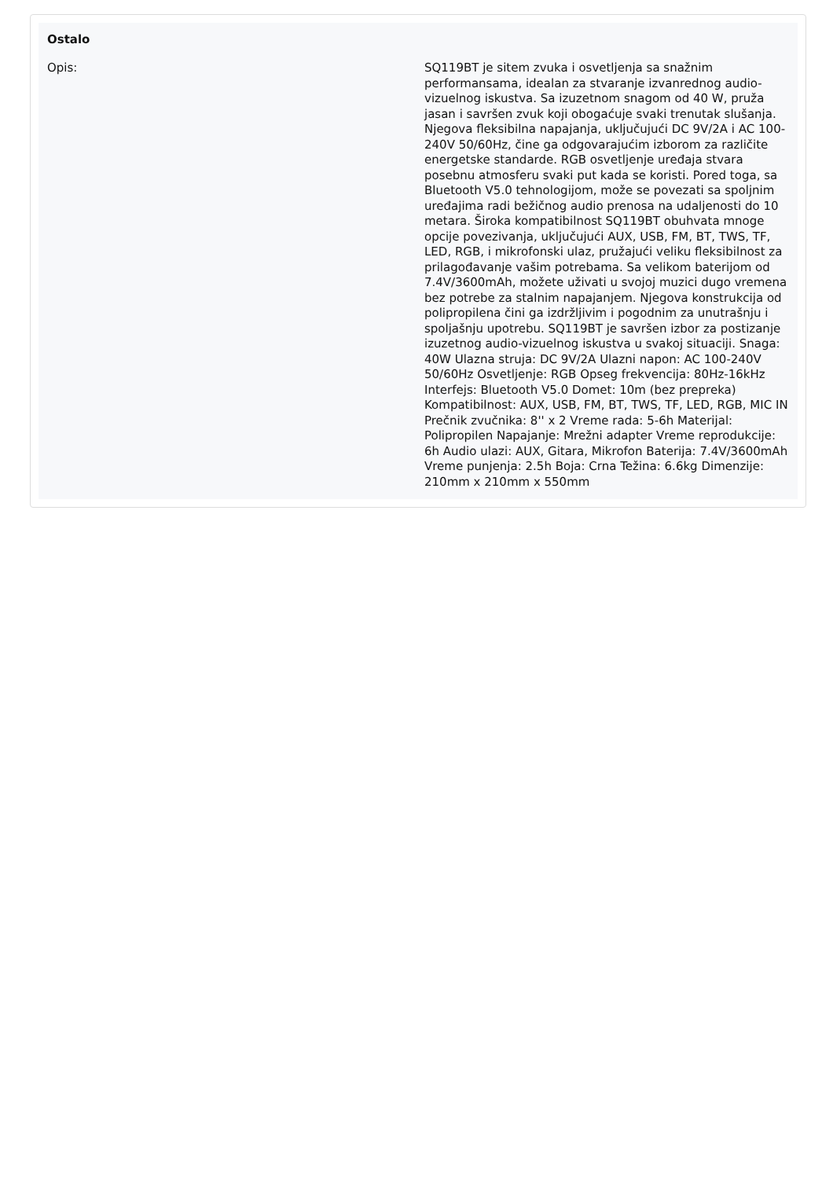Ostalo
| Opis: | SQ119BT je sitem zvuka i osvetljenja sa snažnim performansama, idealan za stvaranje izvanrednog audio-vizuelnog iskustva. Sa izuzetnom snagom od 40 W, pruža jasan i savršen zvuk koji obogaćuje svaki trenutak slušanja. Njegova fleksibilna napajanja, uključujući DC 9V/2A i AC 100-240V 50/60Hz, čine ga odgovarajućim izborom za različite energetske standarde. RGB osvetljenje uređaja stvara posebnu atmosferu svaki put kada se koristi. Pored toga, sa Bluetooth V5.0 tehnologijom, može se povezati sa spoljnim uređajima radi bežičnog audio prenosa na udaljenosti do 10 metara. Široka kompatibilnost SQ119BT obuhvata mnoge opcije povezivanja, uključujući AUX, USB, FM, BT, TWS, TF, LED, RGB, i mikrofonski ulaz, pružajući veliku fleksibilnost za prilagođavanje vašim potrebama. Sa velikom baterijom od 7.4V/3600mAh, možete uživati u svojoj muzici dugo vremena bez potrebe za stalnim napajanjem. Njegova konstrukcija od polipropilena čini ga izdržljivim i pogodnim za unutrašnju i spoljašnju upotrebu. SQ119BT je savršen izbor za postizanje izuzetnog audio-vizuelnog iskustva u svakoj situaciji. Snaga: 40W Ulazna struja: DC 9V/2A Ulazni napon: AC 100-240V 50/60Hz Osvetljenje: RGB Opseg frekvencija: 80Hz-16kHz Interfejs: Bluetooth V5.0 Domet: 10m (bez prepreka) Kompatibilnost: AUX, USB, FM, BT, TWS, TF, LED, RGB, MIC IN Prečnik zvučnika: 8'' x 2 Vreme rada: 5-6h Materijal: Polipropilen Napajanje: Mrežni adapter Vreme reprodukcije: 6h Audio ulazi: AUX, Gitara, Mikrofon Baterija: 7.4V/3600mAh Vreme punjenja: 2.5h Boja: Crna Težina: 6.6kg Dimenzije: 210mm x 210mm x 550mm |